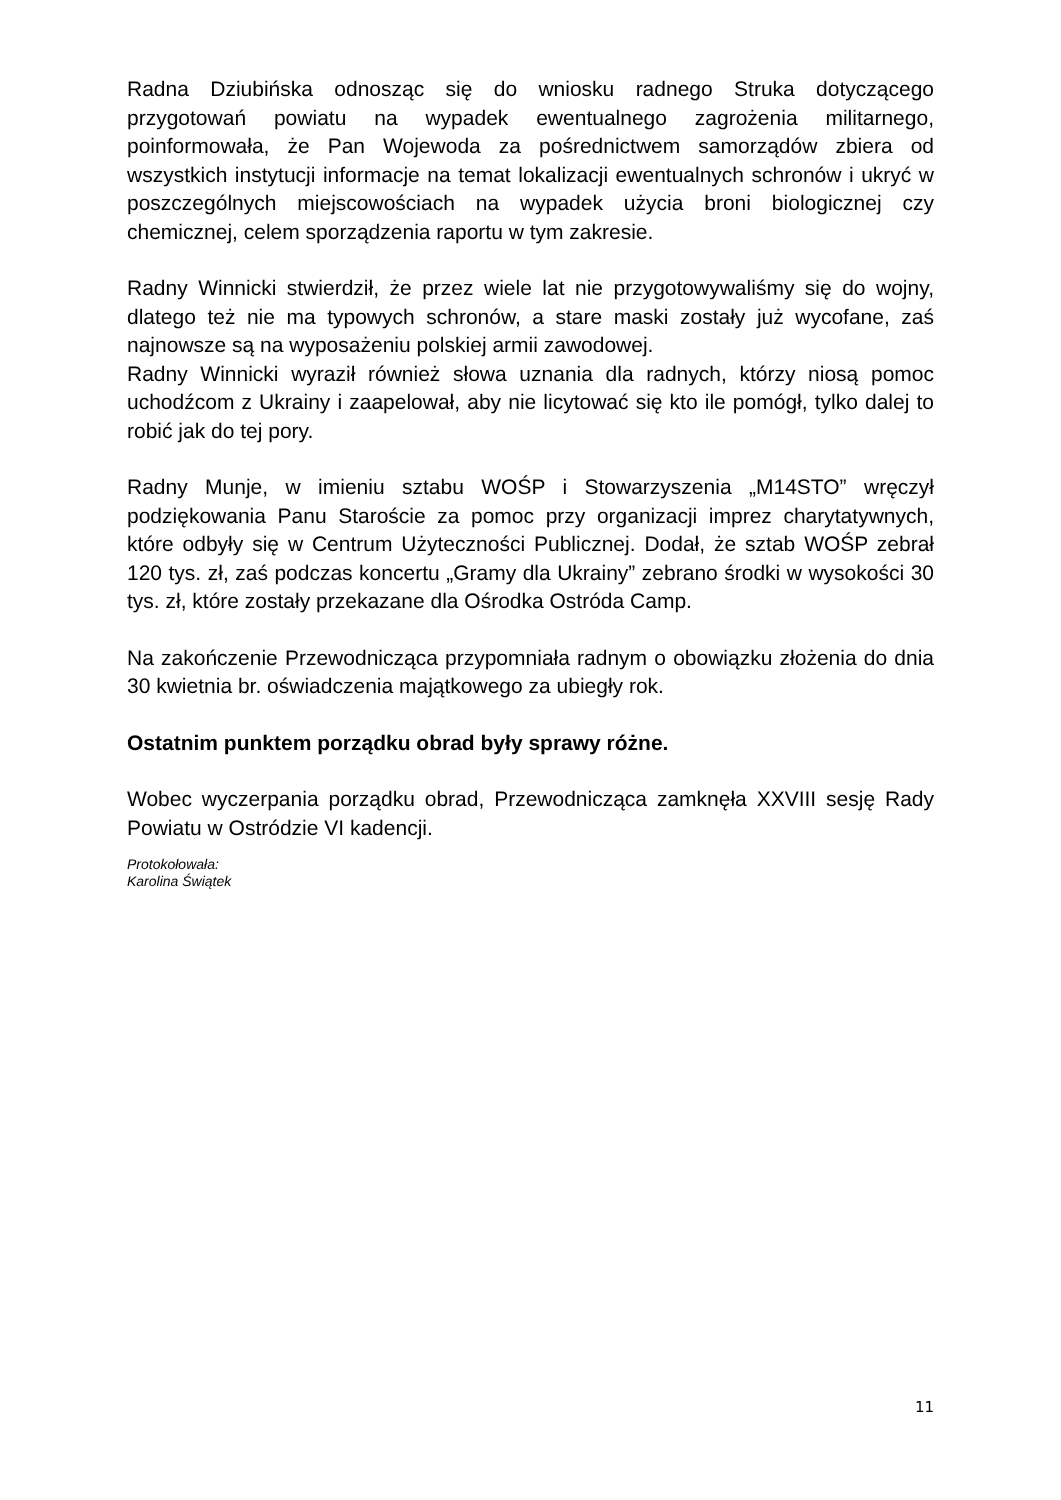Radna Dziubińska odnosząc się do wniosku radnego Struka dotyczącego przygotowań powiatu na wypadek ewentualnego zagrożenia militarnego, poinformowała, że Pan Wojewoda za pośrednictwem samorządów zbiera od wszystkich instytucji informacje na temat lokalizacji ewentualnych schronów i ukryć w poszczególnych miejscowościach na wypadek użycia broni biologicznej czy chemicznej, celem sporządzenia raportu w tym zakresie.
Radny Winnicki stwierdził, że przez wiele lat nie przygotowywaliśmy się do wojny, dlatego też nie ma typowych schronów, a stare maski zostały już wycofane, zaś najnowsze są na wyposażeniu polskiej armii zawodowej.
Radny Winnicki wyraził również słowa uznania dla radnych, którzy niosą pomoc uchodźcom z Ukrainy i zaapelował, aby nie licytować się kto ile pomógł, tylko dalej to robić jak do tej pory.
Radny Munje, w imieniu sztabu WOŚP i Stowarzyszenia „M14STO” wręczył podziękowania Panu Staroście za pomoc przy organizacji imprez charytatywnych, które odbyły się w Centrum Użyteczności Publicznej. Dodał, że sztab WOŚP zebrał 120 tys. zł, zaś podczas koncertu „Gramy dla Ukrainy” zebrano środki w wysokości 30 tys. zł, które zostały przekazane dla Ośrodka Ostróda Camp.
Na zakończenie Przewodnicząca przypomniała radnym o obowiązku złożenia do dnia 30 kwietnia br. oświadczenia majątkowego za ubiegły rok.
Ostatnim punktem porządku obrad były sprawy różne.
Wobec wyczerpania porządku obrad, Przewodnicząca zamknęła XXVIII sesję Rady Powiatu w Ostródzie VI kadencji.
Protokołowała:
Karolina Świątek
11